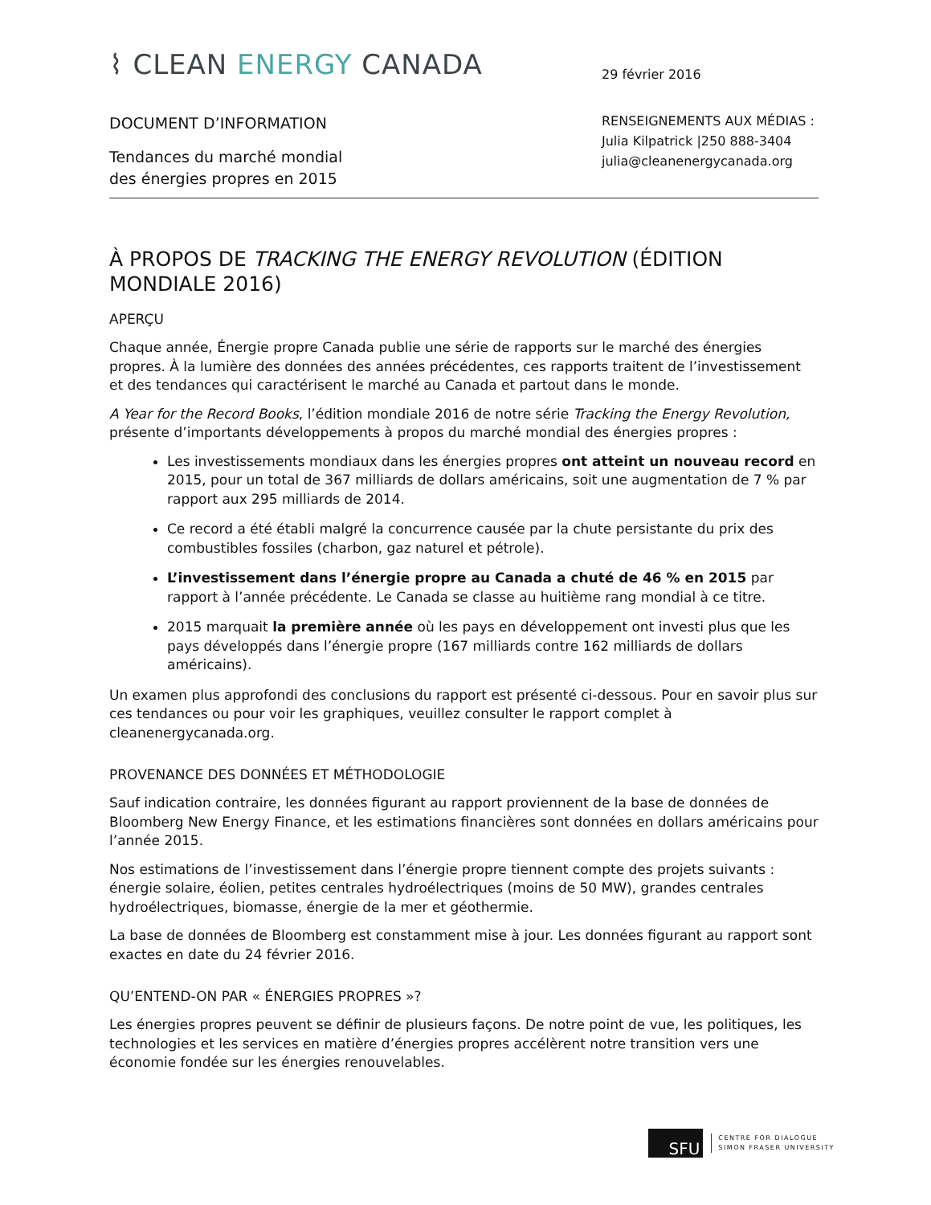⌇ CLEAN ENERGY CANADA
DOCUMENT D’INFORMATION
Tendances du marché mondial
des énergies propres en 2015
29 février 2016
RENSEIGNEMENTS AUX MÉDIAS :
Julia Kilpatrick |250 888-3404
julia@cleanenergycanada.org
À PROPOS DE TRACKING THE ENERGY REVOLUTION (ÉDITION MONDIALE 2016)
APERÇU
Chaque année, Énergie propre Canada publie une série de rapports sur le marché des énergies propres. À la lumière des données des années précédentes, ces rapports traitent de l’investissement et des tendances qui caractérisent le marché au Canada et partout dans le monde.
A Year for the Record Books, l’édition mondiale 2016 de notre série Tracking the Energy Revolution, présente d’importants développements à propos du marché mondial des énergies propres :
Les investissements mondiaux dans les énergies propres ont atteint un nouveau record en 2015, pour un total de 367 milliards de dollars américains, soit une augmentation de 7 % par rapport aux 295 milliards de 2014.
Ce record a été établi malgré la concurrence causée par la chute persistante du prix des combustibles fossiles (charbon, gaz naturel et pétrole).
L’investissement dans l’énergie propre au Canada a chuté de 46 % en 2015 par rapport à l’année précédente. Le Canada se classe au huitième rang mondial à ce titre.
2015 marquait la première année où les pays en développement ont investi plus que les pays développés dans l’énergie propre (167 milliards contre 162 milliards de dollars américains).
Un examen plus approfondi des conclusions du rapport est présenté ci-dessous. Pour en savoir plus sur ces tendances ou pour voir les graphiques, veuillez consulter le rapport complet à cleanenergycanada.org.
PROVENANCE DES DONNÉES ET MÉTHODOLOGIE
Sauf indication contraire, les données figurant au rapport proviennent de la base de données de Bloomberg New Energy Finance, et les estimations financières sont données en dollars américains pour l’année 2015.
Nos estimations de l’investissement dans l’énergie propre tiennent compte des projets suivants : énergie solaire, éolien, petites centrales hydroélectriques (moins de 50 MW), grandes centrales hydroélectriques, biomasse, énergie de la mer et géothermie.
La base de données de Bloomberg est constamment mise à jour. Les données figurant au rapport sont exactes en date du 24 février 2016.
QU’ENTEND-ON PAR « ÉNERGIES PROPRES »?
Les énergies propres peuvent se définir de plusieurs façons. De notre point de vue, les politiques, les technologies et les services en matière d’énergies propres accélèrent notre transition vers une économie fondée sur les énergies renouvelables.
SFU
CENTRE FOR DIALOGUE
SIMON FRASER UNIVERSITY